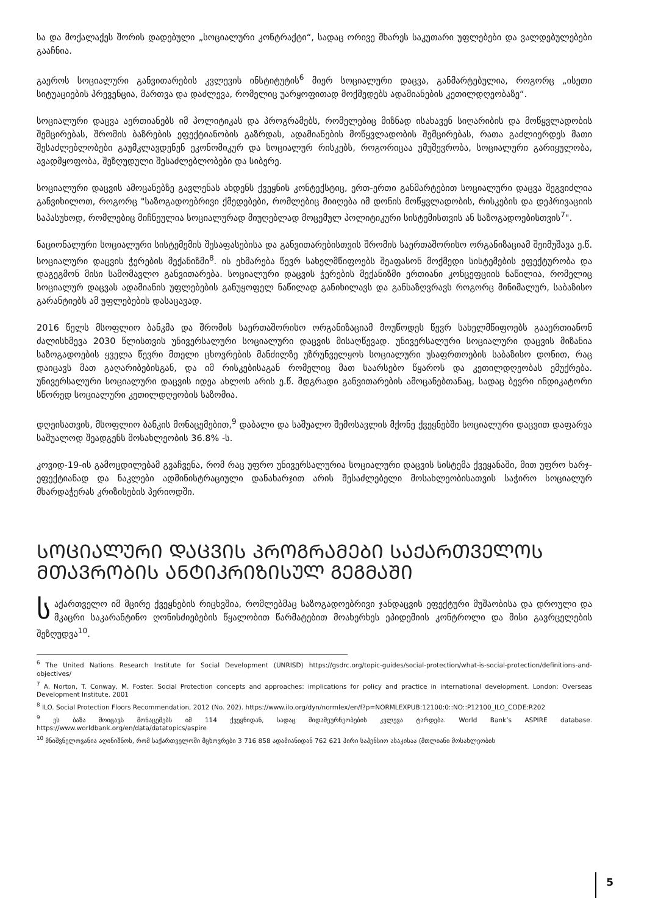სა და მოქალაქეს შორის დადებული „სოციალური კონტრაქტი“, სადაც ორივე მხარეს საკუთარი უფლებები და ვალდებულებები გააჩნია.
გაეროს სოციალური განვითარების კვლევის ინსტიტუტის<sup>6</sup> მიერ სოციალური დაცვა, განმარტებულია, როგორც „ისეთი სიტუაციების პრევენცია, მართვა და დაძლევა, რომელიც უარყოფითად მოქმედებს ადამიანების კეთილდღეობაზე“.
სოციალური დაცვა აერთიანებს იმ პოლიტიკას და პროგრამებს, რომელებიც მიზნად ისახავენ სიღარიბის და მოწყვლადობის შემცირებას, შრომის ბაზრების ეფექტიანობის გაზრდას, ადამიანების მოწყვლადობის შემცირებას, რათა გაძლიერდეს მათი შესაძლებლობები გაუმკლავდენენ ეკონომიკურ და სოციალურ რისკებს, როგორიცაა უმუშევრობა, სოციალური გარიყულობა, ავადმყოფობა, შეზღუდული შესაძლებლობები და სიბერე.
სოციალური დაცვის ამოცანებზე გავლენას ახდენს ქვეყნის კონტექსტიც, ერთ-ერთი განმარტებით სოციალური დაცვა შეგვიძლია განვიხილოთ, როგორც "საზოგადოებრივი ქმედებები, რომლებიც მიიღება იმ დონის მოწყვლადობის, რისკების და დეპრივაციის საპასუხოდ, რომლებიც მიჩნეულია სოციალურად მიუღებლად მოცემულ პოლიტიკური სისტემისთვის ან საზოგადოებისთვის<sup>7</sup>".
ნაციონალური სოციალური სისტემემის შესაფასებისა და განვითარებისთვის შრომის საერთაშორისო ორგანიზაციამ შეიმუშავა ე.წ. სოციალური დაცვის ჭერების მექანიზმი<sup>8</sup>. ის ეხმარება წევრ სახელმწიფოებს შეაფასონ მოქმედი სისტემების ეფექტურობა და დაგეგმონ მისი სამომავლო განვითარება. სოციალური დაცვის ჭერების მექანიზმი ერთიანი კონცეფციის ნაწილია, რომელიც სოციალურ დაცვას ადამიანის უფლებების განუყოფელ ნაწილად განიხილავს და განსაზღვრავს როგორც მინიმალურ, საბაზისო გარანტიებს ამ უფლებების დასაცავად.
2016 წელს მსოფლიო ბანკმა და შრომის საერთაშორისო ორგანიზაციამ მოუწოდეს წევრ სახელმწიფოებს გააერთიანონ ძალისხმევა 2030 წლისთვის უნივერსალური სოციალური დაცვის მისაღწევად. უნივერსალური სოციალური დაცვის მიზანია საზოგადოების ყველა წევრი მთელი ცხოვრების მანძილზე უზრუნველყოს სოციალური უსაფრთოების საბაზისო დონით, რაც დაიცავს მათ გაღარიბებისგან, და იმ რისკებისაგან რომელიც მათ საარსებო წყაროს და კეთილდღეობას ემუქრება. უნივერსალური სოციალური დაცვის იდეა ახლოს არის ე.წ. მდგრადი განვითარების ამოცანებთანაც, სადაც ბევრი ინდიკატორი სწორედ სოციალური კეთილდღეობის საზომია.
დღეისათვის, მსოფლიო ბანკის მონაცემებით,<sup>9</sup> დაბალი და საშუალო შემოსავლის მქონე ქვეყნებში სოციალური დაცვით დაფარვა საშუალოდ შეადგენს მოსახლეობის 36.8% -ს.
კოვიდ-19-ის გამოცდილებამ გვაჩვენა, რომ რაც უფრო უნივერსალურია სოციალური დაცვის სისტემა ქვეყანაში, მით უფრო ხარჯ-ეფექტიანად და ნაკლები ადმინისტრაციული დანახარჯით არის შესაძლებელი მოსახლეობისათვის საჭირო სოციალურ მხარდაჭერას კრიზისების პერიოდში.
ᲡᲝᲪᲘᲐᲚᲣᲠᲘ ᲓᲐᲪᲕᲘᲡ ᲞᲠᲝᲒᲠᲐᲛᲔᲑᲘ ᲡᲐᲥᲐᲠᲗᲕᲔᲚᲝᲡ ᲛᲗᲐᲕᲠᲝᲑᲘᲡ ᲐᲜᲢᲘᲙᲠᲘᲖᲘᲡᲣᲚ ᲒᲔᲒᲛᲐᲨᲘ
საქართველო იმ მცირე ქვეყნების რიცხვშია, რომლებმაც საზოგადოებრივი ჯანდაცვის ეფექტური მუშაობისა და დროული და მკაცრი საკარანტინო ღონისძიებების წყალობით წარმატებით მოახერხეს ეპიდემიის კონტროლი და მისი გავრცელების შეზღუდვა<sup>10</sup>.
<sup>6</sup> The United Nations Research Institute for Social Development (UNRISD) https://gsdrc.org/topic-guides/social-protection/what-is-social-protection/definitions-and-objectives/
<sup>7</sup> A. Norton, T. Conway, M. Foster. Social Protection concepts and approaches: implications for policy and practice in international development. London: Overseas Development Institute. 2001
<sup>8</sup> ILO. Social Protection Floors Recommendation, 2012 (No. 202). https://www.ilo.org/dyn/normlex/en/f?p=NORMLEXPUB:12100:0::NO::P12100_ILO_CODE:R202
<sup>9</sup> ეს ბაზა მოიცავს მონაცემებს იმ 114 ქვეყნიდან, სადაც შიდამეურნეობების კვლევა ტარდება. World Bank’s ASPIRE database. https://www.worldbank.org/en/data/datatopics/aspire
<sup>10</sup> მნიშვნელოვანია აღინიშნოს, რომ საქართველოში მცხოვრები 3 716 858 ადამიანიდან 762 621 პირი საპენსიო ასაკისაა (მთლიანი მოსახლეობის
5